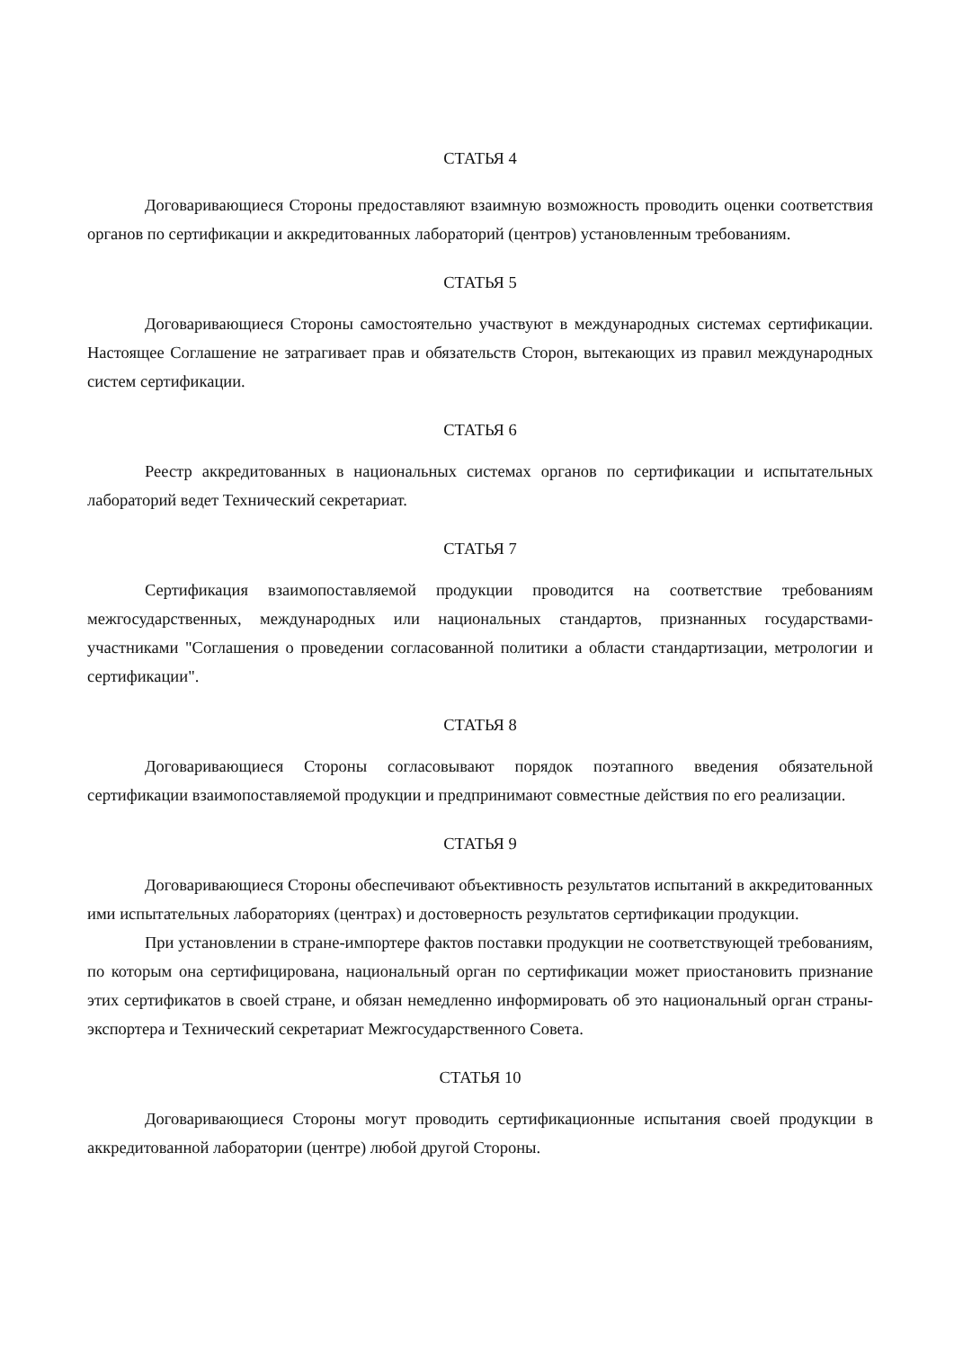СТАТЬЯ 4
Договаривающиеся Стороны предоставляют взаимную возможность проводить оценки соответствия органов по сертификации и аккредитованных лабораторий (центров) установленным требованиям.
СТАТЬЯ 5
Договаривающиеся Стороны самостоятельно участвуют в международных системах сертификации. Настоящее Соглашение не затрагивает прав и обязательств Сторон, вытекающих из правил международных систем сертификации.
СТАТЬЯ 6
Реестр аккредитованных в национальных системах органов по сертификации и испытательных лабораторий ведет Технический секретариат.
СТАТЬЯ 7
Сертификация взаимопоставляемой продукции проводится на соответствие требованиям межгосударственных, международных или национальных стандартов, признанных государствами-участниками "Соглашения о проведении согласованной политики а области стандартизации, метрологии и сертификации".
СТАТЬЯ 8
Договаривающиеся Стороны согласовывают порядок поэтапного введения обязательной сертификации взаимопоставляемой продукции и предпринимают совместные действия по его реализации.
СТАТЬЯ 9
Договаривающиеся Стороны обеспечивают объективность результатов испытаний в аккредитованных ими испытательных лабораториях (центрах) и достоверность результатов сертификации продукции.
При установлении в стране-импортере фактов поставки продукции не соответствующей требованиям, по которым она сертифицирована, национальный орган по сертификации может приостановить признание этих сертификатов в своей стране, и обязан немедленно информировать об это национальный орган страны-экспортера и Технический секретариат Межгосударственного Совета.
СТАТЬЯ 10
Договаривающиеся Стороны могут проводить сертификационные испытания своей продукции в аккредитованной лаборатории (центре) любой другой Стороны.